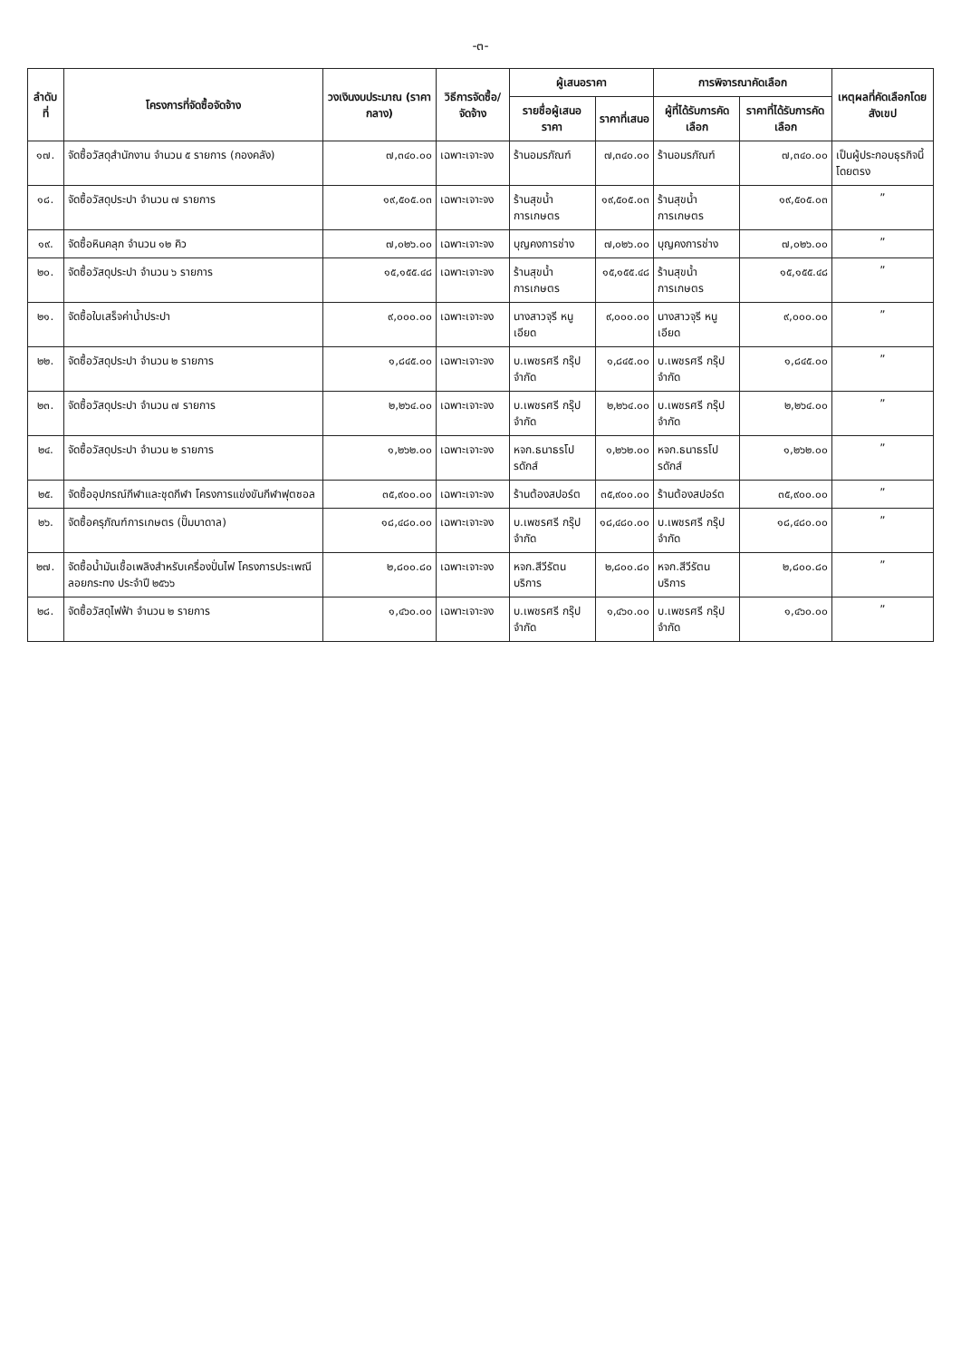-๓-
| ลำดับที่ | โครงการที่จัดซื้อจัดจ้าง | วงเงินงบประมาณ (ราคากลาง) | วิธีการจัดซื้อ/จัดจ้าง | ผู้เสนอราคา | | การพิจารณาคัดเลือก | | เหตุผลที่คัดเลือกโดยสังเขป |
| --- | --- | --- | --- | --- | --- | --- | --- | --- |
| | | | | รายชื่อผู้เสนอราคา | ราคาที่เสนอ | ผู้ที่ได้รับการคัดเลือก | ราคาที่ได้รับการคัดเลือก | |
| ๑๗. | จัดซื้อวัสดุสำนักงาน จำนวน ๕ รายการ (กองคลัง) | ๗,๓๔๐.๐๐ | เฉพาะเจาะจง | ร้านอมรภัณฑ์ | ๗,๓๔๐.๐๐ | ร้านอมรภัณฑ์ | ๗,๓๔๐.๐๐ | เป็นผู้ประกอบธุรกิจนี้โดยตรง |
| ๑๘. | จัดซื้อวัสดุประปา จำนวน ๗ รายการ | ๑๙,๕๐๕.๐๓ | เฉพาะเจาะจง | ร้านสุขน้ำการเกษตร | ๑๙,๕๐๕.๐๓ | ร้านสุขน้ำการเกษตร | ๑๙,๕๐๕.๐๓ | ” |
| ๑๙. | จัดซื้อหินคลุก จำนวน ๑๒ คิว | ๗,๐๒๖.๐๐ | เฉพาะเจาะจง | บุญคงการช่าง | ๗,๐๒๖.๐๐ | บุญคงการช่าง | ๗,๐๒๖.๐๐ | ” |
| ๒๐. | จัดซื้อวัสดุประปา จำนวน ๖ รายการ | ๑๕,๑๕๕.๔๘ | เฉพาะเจาะจง | ร้านสุขน้ำการเกษตร | ๑๕,๑๕๕.๔๘ | ร้านสุขน้ำการเกษตร | ๑๕,๑๕๕.๔๘ | ” |
| ๒๑. | จัดซื้อใบเสร็จค่าน้ำประปา | ๙,๐๐๐.๐๐ | เฉพาะเจาะจง | นางสาวจุรี หนูเอียด | ๙,๐๐๐.๐๐ | นางสาวจุรี หนูเอียด | ๙,๐๐๐.๐๐ | ” |
| ๒๒. | จัดซื้อวัสดุประปา จำนวน ๒ รายการ | ๑,๘๔๕.๐๐ | เฉพาะเจาะจง | บ.เพชรศรี กรุ๊ป จำกัด | ๑,๘๔๕.๐๐ | บ.เพชรศรี กรุ๊ป จำกัด | ๑,๘๔๕.๐๐ | ” |
| ๒๓. | จัดซื้อวัสดุประปา จำนวน ๗ รายการ | ๒,๒๖๔.๐๐ | เฉพาะเจาะจง | บ.เพชรศรี กรุ๊ป จำกัด | ๒,๒๖๔.๐๐ | บ.เพชรศรี กรุ๊ป จำกัด | ๒,๒๖๔.๐๐ | ” |
| ๒๔. | จัดซื้อวัสดุประปา จำนวน ๒ รายการ | ๑,๒๖๒.๐๐ | เฉพาะเจาะจง | หจก.ธนาธรโปรดักส์ | ๑,๒๖๒.๐๐ | หจก.ธนาธรโปรดักส์ | ๑,๒๖๒.๐๐ | ” |
| ๒๕. | จัดซื้ออุปกรณ์กีฬาและชุดกีฬา โครงการแข่งขันกีฬาฟุตซอล | ๓๕,๙๐๐.๐๐ | เฉพาะเจาะจง | ร้านต้องสปอร์ต | ๓๕,๙๐๐.๐๐ | ร้านต้องสปอร์ต | ๓๕,๙๐๐.๐๐ | ” |
| ๒๖. | จัดซื้อครุภัณฑ์การเกษตร (ปั๊มบาดาล) | ๑๘,๔๘๐.๐๐ | เฉพาะเจาะจง | บ.เพชรศรี กรุ๊ป จำกัด | ๑๘,๔๘๐.๐๐ | บ.เพชรศรี กรุ๊ป จำกัด | ๑๘,๔๘๐.๐๐ | ” |
| ๒๗. | จัดซื้อน้ำมันเชื้อเพลิงสำหรับเครื่องปั่นไฟ โครงการประเพณีลอยกระทง ประจำปี ๒๕๖๖ | ๒,๘๐๐.๘๐ | เฉพาะเจาะจง | หจก.สีวีรัตนบริการ | ๒,๘๐๐.๘๐ | หจก.สีวีรัตนบริการ | ๒,๘๐๐.๘๐ | ” |
| ๒๘. | จัดซื้อวัสดุไฟฟ้า จำนวน ๒ รายการ | ๑,๔๖๐.๐๐ | เฉพาะเจาะจง | บ.เพชรศรี กรุ๊ป จำกัด | ๑,๔๖๐.๐๐ | บ.เพชรศรี กรุ๊ป จำกัด | ๑,๔๖๐.๐๐ | ” |